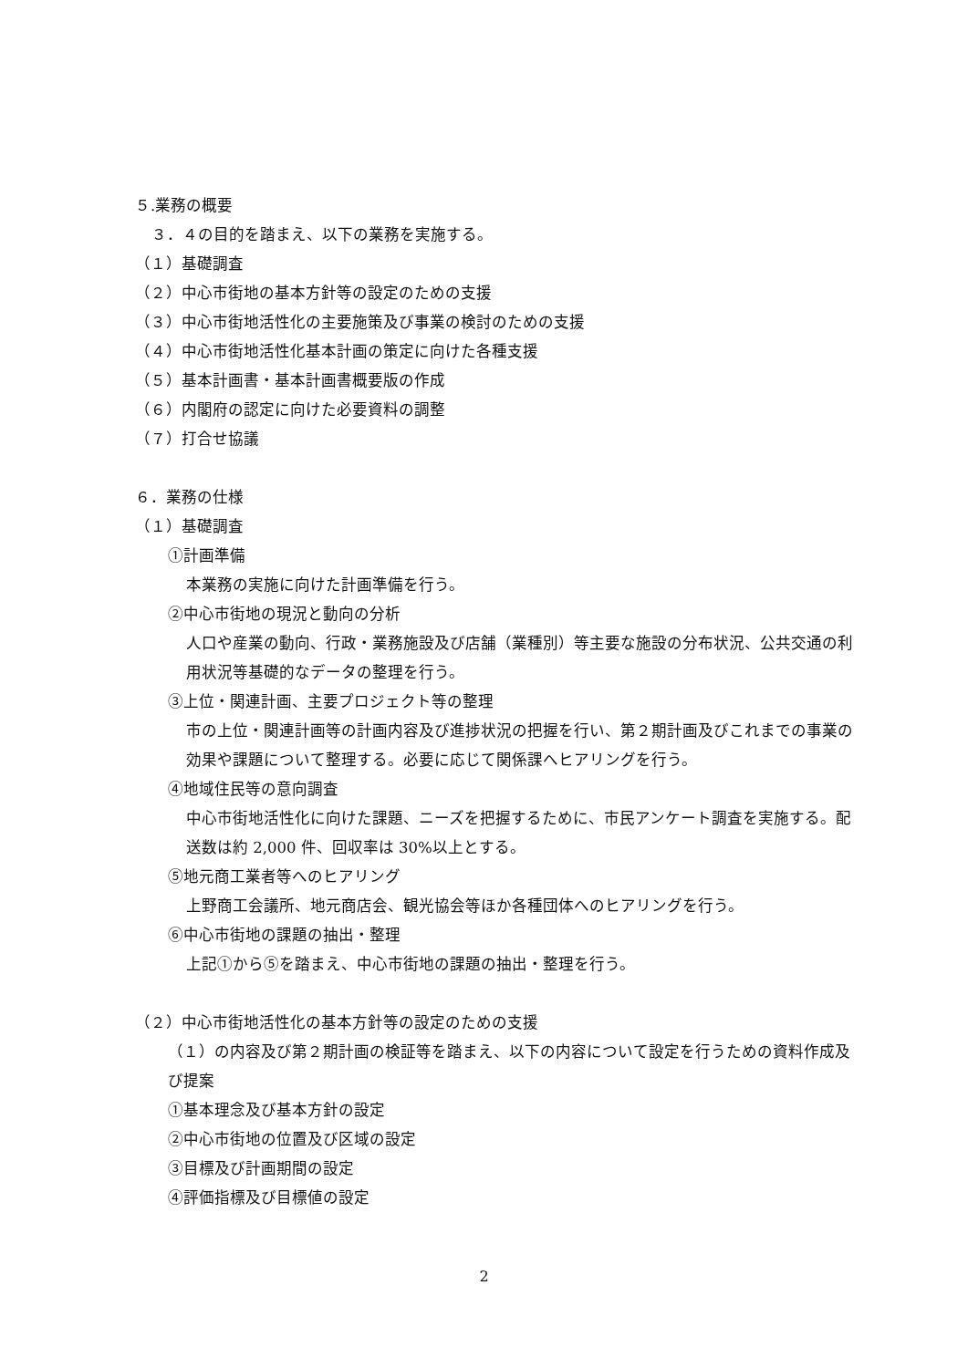５.業務の概要
３．４の目的を踏まえ、以下の業務を実施する。
（１）基礎調査
（２）中心市街地の基本方針等の設定のための支援
（３）中心市街地活性化の主要施策及び事業の検討のための支援
（４）中心市街地活性化基本計画の策定に向けた各種支援
（５）基本計画書・基本計画書概要版の作成
（６）内閣府の認定に向けた必要資料の調整
（７）打合せ協議
６．業務の仕様
（１）基礎調査
①計画準備
本業務の実施に向けた計画準備を行う。
②中心市街地の現況と動向の分析
人口や産業の動向、行政・業務施設及び店舗（業種別）等主要な施設の分布状況、公共交通の利用状況等基礎的なデータの整理を行う。
③上位・関連計画、主要プロジェクト等の整理
市の上位・関連計画等の計画内容及び進捗状況の把握を行い、第２期計画及びこれまでの事業の効果や課題について整理する。必要に応じて関係課へヒアリングを行う。
④地域住民等の意向調査
中心市街地活性化に向けた課題、ニーズを把握するために、市民アンケート調査を実施する。配送数は約 2,000 件、回収率は 30%以上とする。
⑤地元商工業者等へのヒアリング
上野商工会議所、地元商店会、観光協会等ほか各種団体へのヒアリングを行う。
⑥中心市街地の課題の抽出・整理
上記①から⑤を踏まえ、中心市街地の課題の抽出・整理を行う。
（２）中心市街地活性化の基本方針等の設定のための支援
（１）の内容及び第２期計画の検証等を踏まえ、以下の内容について設定を行うための資料作成及び提案
①基本理念及び基本方針の設定
②中心市街地の位置及び区域の設定
③目標及び計画期間の設定
④評価指標及び目標値の設定
2